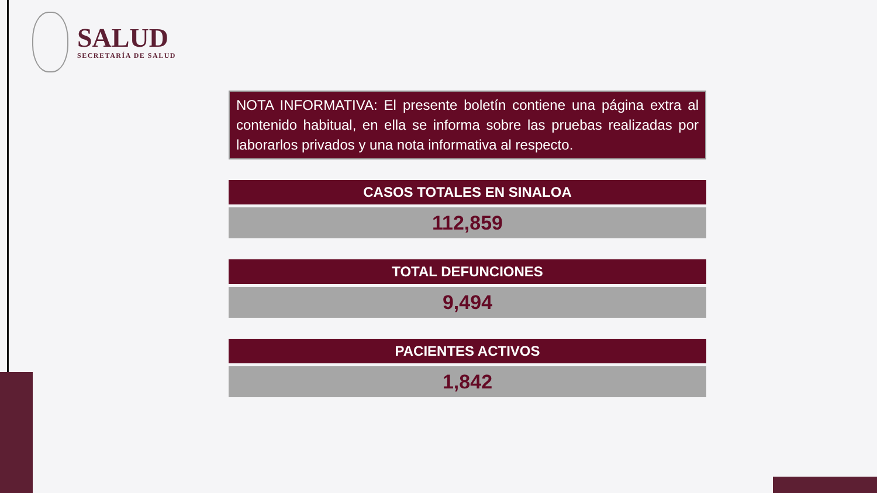SALUD
SECRETARÍA DE SALUD
NOTA INFORMATIVA: El presente boletín contiene una página extra al contenido habitual, en ella se informa sobre las pruebas realizadas por laborarlos privados y una nota informativa al respecto.
CASOS TOTALES EN SINALOA
112,859
TOTAL DEFUNCIONES
9,494
PACIENTES ACTIVOS
1,842